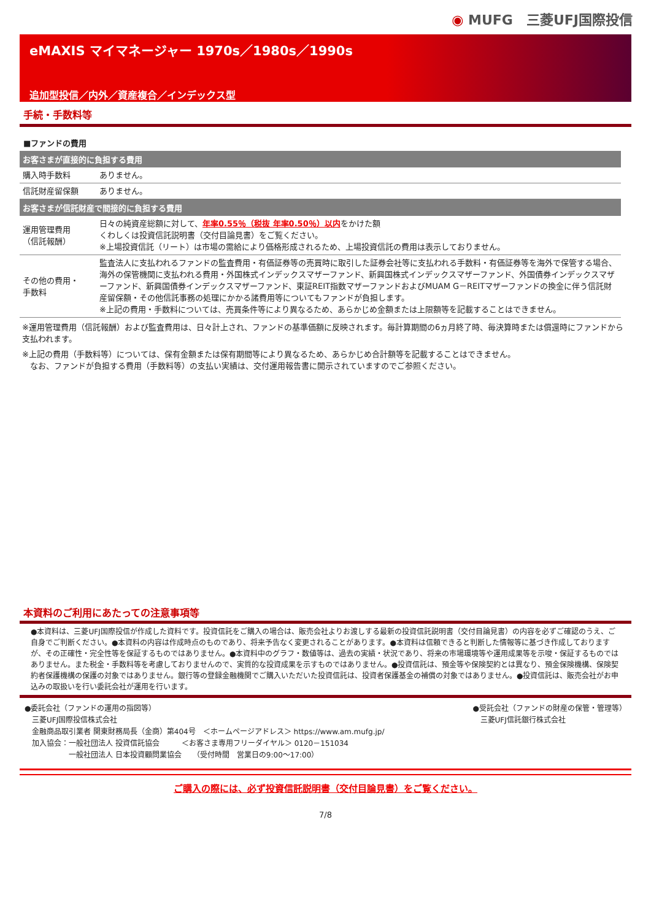◉ MUFG　三菱UFJ国際投信
eMAXIS マイマネージャー 1970s／1980s／1990s
追加型投信／内外／資産複合／インデックス型
手続・手数料等
■ファンドの費用
| お客さまが直接的に負担する費用 | |
| --- | --- |
| 購入時手数料 | ありません。 |
| 信託財産留保額 | ありません。 |
| お客さまが信託財産で間接的に負担する費用 | |
| 運用管理費用 （信託報酬） | 日々の純資産総額に対して、 年率0.55％（税抜 年率0.50％）以内 をかけた額 くわしくは投資信託説明書（交付目論見書）をご覧ください。 ※上場投資信託（リート）は市場の需給により価格形成されるため、上場投資信託の費用は表示しておりません。 |
| その他の費用・ 手数料 | 監査法人に支払われるファンドの監査費用・有価証券等の売買時に取引した証券会社等に支払われる手数料・有価証券等を海外で保管する場合、海外の保管機関に支払われる費用・外国株式インデックスマザーファンド、新興国株式インデックスマザーファンド、外国債券インデックスマザーファンド、新興国債券インデックスマザーファンド、東証REIT指数マザーファンドおよびMUAM G－REITマザーファンドの換金に伴う信託財産留保額・その他信託事務の処理にかかる諸費用等についてもファンドが負担します。 ※上記の費用・手数料については、売買条件等により異なるため、あらかじめ金額または上限額等を記載することはできません。 |
※運用管理費用（信託報酬）および監査費用は、日々計上され、ファンドの基準価額に反映されます。毎計算期間の6ヵ月終了時、毎決算時または償還時にファンドから支払われます。
※上記の費用（手数料等）については、保有金額または保有期間等により異なるため、あらかじめ合計額等を記載することはできません。
　なお、ファンドが負担する費用（手数料等）の支払い実績は、交付運用報告書に開示されていますのでご参照ください。
本資料のご利用にあたっての注意事項等
●本資料は、三菱UFJ国際投信が作成した資料です。投資信託をご購入の場合は、販売会社よりお渡しする最新の投資信託説明書（交付目論見書）の内容を必ずご確認のうえ、ご自身でご判断ください。●本資料の内容は作成時点のものであり、将来予告なく変更されることがあります。●本資料は信頼できると判断した情報等に基づき作成しておりますが、その正確性・完全性等を保証するものではありません。●本資料中のグラフ・数値等は、過去の実績・状況であり、将来の市場環境等や運用成果等を示唆・保証するものではありません。また税金・手数料等を考慮しておりませんので、実質的な投資成果を示すものではありません。●投資信託は、預金等や保険契約とは異なり、預金保険機構、保険契約者保護機構の保護の対象ではありません。銀行等の登録金融機関でご購入いただいた投資信託は、投資者保護基金の補償の対象ではありません。●投資信託は、販売会社がお申込みの取扱いを行い委託会社が運用を行います。
●委託会社（ファンドの運用の指図等）
　三菱UFJ国際投信株式会社
　金融商品取引業者 関東財務局長（金商）第404号　＜ホームページアドレス＞ https://www.am.mufg.jp/
　加入協会：一般社団法人 投資信託協会　　　＜お客さま専用フリーダイヤル＞ 0120－151034
　　　　　　一般社団法人 日本投資顧問業協会　　（受付時間　営業日の9:00～17:00）
●受託会社（ファンドの財産の保管・管理等）
　三菱UFJ信託銀行株式会社
ご購入の際には、必ず投資信託説明書（交付目論見書）をご覧ください。
7/8